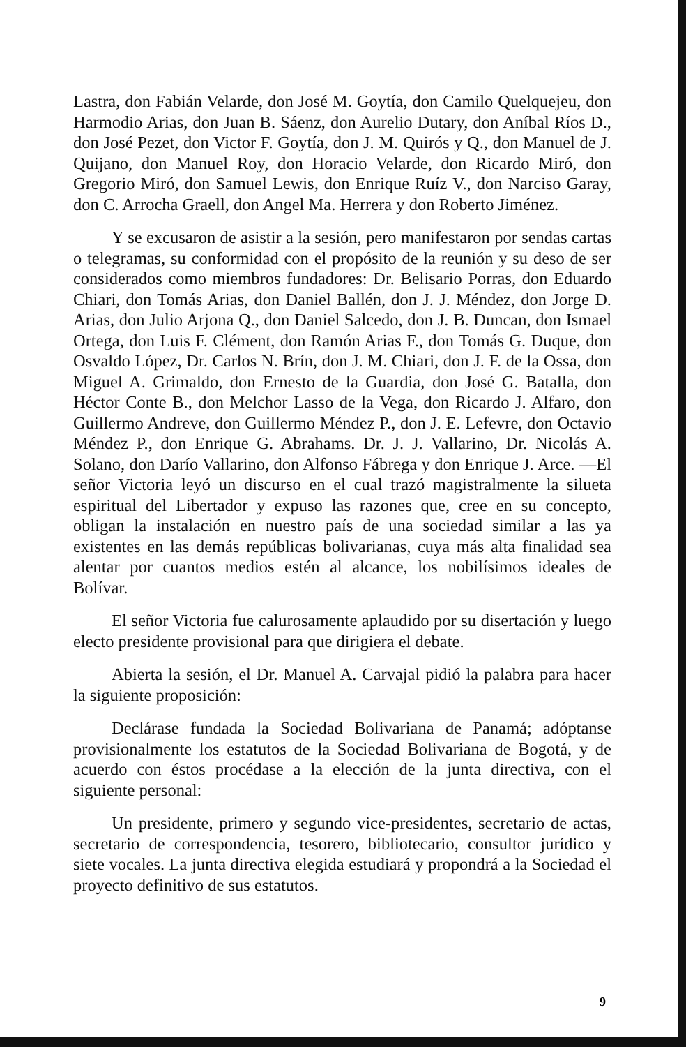Lastra, don Fabián Velarde, don José M. Goytía, don Camilo Quelquejeu, don Harmodio Arias, don Juan B. Sáenz, don Aurelio Dutary, don Aníbal Ríos D., don José Pezet, don Victor F. Goytía, don J. M. Quirós y Q., don Manuel de J. Quijano, don Manuel Roy, don Horacio Velarde, don Ricardo Miró, don Gregorio Miró, don Samuel Lewis, don Enrique Ruíz V., don Narciso Garay, don C. Arrocha Graell, don Angel Ma. Herrera y don Roberto Jiménez.
Y se excusaron de asistir a la sesión, pero manifestaron por sendas cartas o telegramas, su conformidad con el propósito de la reunión y su deso de ser considerados como miembros fundadores: Dr. Belisario Porras, don Eduardo Chiari, don Tomás Arias, don Daniel Ballén, don J. J. Méndez, don Jorge D. Arias, don Julio Arjona Q., don Daniel Salcedo, don J. B. Duncan, don Ismael Ortega, don Luis F. Clément, don Ramón Arias F., don Tomás G. Duque, don Osvaldo López, Dr. Carlos N. Brín, don J. M. Chiari, don J. F. de la Ossa, don Miguel A. Grimaldo, don Ernesto de la Guardia, don José G. Batalla, don Héctor Conte B., don Melchor Lasso de la Vega, don Ricardo J. Alfaro, don Guillermo Andreve, don Guillermo Méndez P., don J. E. Lefevre, don Octavio Méndez P., don Enrique G. Abrahams. Dr. J. J. Vallarino, Dr. Nicolás A. Solano, don Darío Vallarino, don Alfonso Fábrega y don Enrique J. Arce. —El señor Victoria leyó un discurso en el cual trazó magistralmente la silueta espiritual del Libertador y expuso las razones que, cree en su concepto, obligan la instalación en nuestro país de una sociedad similar a las ya existentes en las demás repúblicas bolivarianas, cuya más alta finalidad sea alentar por cuantos medios estén al alcance, los nobilísimos ideales de Bolívar.
El señor Victoria fue calurosamente aplaudido por su disertación y luego electo presidente provisional para que dirigiera el debate.
Abierta la sesión, el Dr. Manuel A. Carvajal pidió la palabra para hacer la siguiente proposición:
Declárase fundada la Sociedad Bolivariana de Panamá; adóptanse provisionalmente los estatutos de la Sociedad Bolivariana de Bogotá, y de acuerdo con éstos procédase a la elección de la junta directiva, con el siguiente personal:
Un presidente, primero y segundo vice-presidentes, secretario de actas, secretario de correspondencia, tesorero, bibliotecario, consultor jurídico y siete vocales. La junta directiva elegida estudiará y propondrá a la Sociedad el proyecto definitivo de sus estatutos.
9